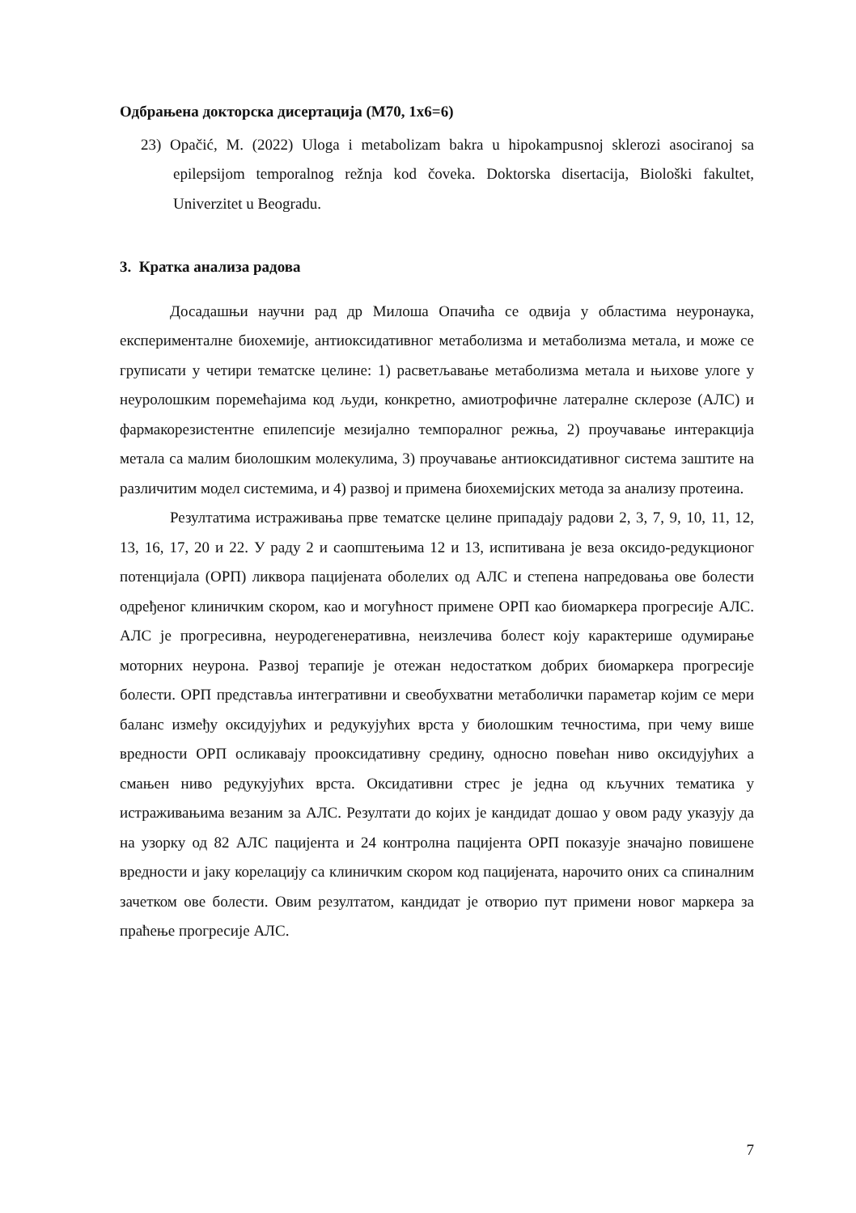Одбрањена докторска дисертација (М70, 1х6=6)
23) Opačić, M. (2022) Uloga i metabolizam bakra u hipokampusnoj sklerozi asociranoj sa epilepsijom temporalnog režnja kod čoveka. Doktorska disertacija, Biološki fakultet, Univerzitet u Beogradu.
3. Кратка анализа радова
Досадашњи научни рад др Милоша Опачића се одвија у областима неуронаука, експерименталне биохемије, антиоксидативног метаболизма и метаболизма метала, и може се груписати у четири тематске целине: 1) расветљавање метаболизма метала и њихове улоге у неуролошким поремећајима код људи, конкретно, амиотрофичне латералне склерозе (АЛС) и фармакорезистентне епилепсије мезијално темпоралног режња, 2) проучавање интеракција метала са малим биолошким молекулима, 3) проучавање антиоксидативног система заштите на различитим модел системима, и 4) развој и примена биохемијских метода за анализу протеина.
Резултатима истраживања прве тематске целине припадају радови 2, 3, 7, 9, 10, 11, 12, 13, 16, 17, 20 и 22. У раду 2 и саопштењима 12 и 13, испитивана је веза оксидо-редукционог потенцијала (ОРП) ликвора пацијената оболелих од АЛС и степена напредовања ове болести одређеног клиничким скором, као и могућност примене ОРП као биомаркера прогресије АЛС. АЛС је прогресивна, неуродегенеративна, неизлечива болест коју карактерише одумирање моторних неурона. Развој терапије је отежан недостатком добрих биомаркера прогресије болести. ОРП представља интегративни и свеобухватни метаболички параметар којим се мери баланс између оксидујућих и редукујућих врста у биолошким течностима, при чему више вредности ОРП осликавају прооксидативну средину, односно повећан ниво оксидујућих а смањен ниво редукујућих врста. Оксидативни стрес је једна од кључних тематика у истраживањима везаним за АЛС. Резултати до којих је кандидат дошао у овом раду указују да на узорку од 82 АЛС пацијента и 24 контролна пацијента ОРП показује значајно повишене вредности и јаку корелацију са клиничким скором код пацијената, нарочито оних са спиналним зачетком ове болести. Овим резултатом, кандидат је отворио пут примени новог маркера за праћење прогресије АЛС.
7